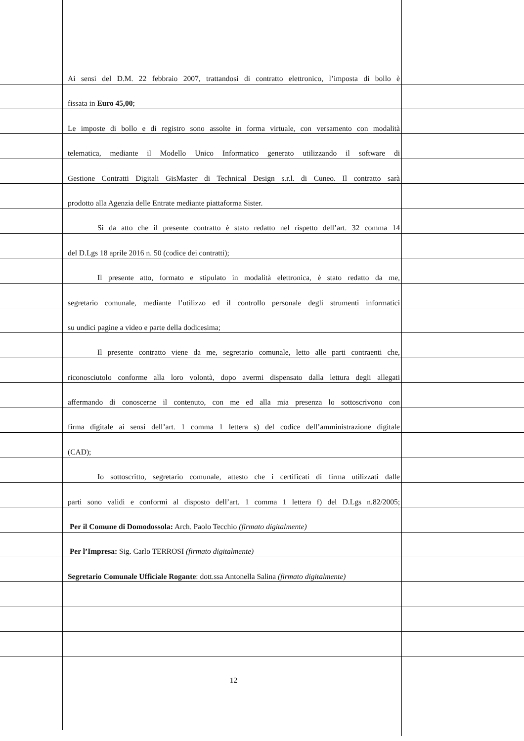Ai sensi del D.M. 22 febbraio 2007, trattandosi di contratto elettronico, l’imposta di bollo è
fissata in Euro 45,00;
Le imposte di bollo e di registro sono assolte in forma virtuale, con versamento con modalità
telematica, mediante il Modello Unico Informatico generato utilizzando il software di
Gestione Contratti Digitali GisMaster di Technical Design s.r.l. di Cuneo. Il contratto sarà
prodotto alla Agenzia delle Entrate mediante piattaforma Sister.
Si da atto che il presente contratto è stato redatto nel rispetto dell’art. 32 comma 14
del D.Lgs 18 aprile 2016 n. 50 (codice dei contratti);
Il presente atto, formato e stipulato in modalità elettronica, è stato redatto da me,
segretario comunale, mediante l’utilizzo ed il controllo personale degli strumenti informatici
su undici pagine a video e parte della dodicesima;
Il presente contratto viene da me, segretario comunale, letto alle parti contraenti che,
riconosciutolo conforme alla loro volontà, dopo avermi dispensato dalla lettura degli allegati
affermando di conoscerne il contenuto, con me ed alla mia presenza lo sottoscrivono con
firma digitale ai sensi dell’art. 1 comma 1 lettera s) del codice dell’amministrazione digitale
(CAD);
Io sottoscritto, segretario comunale, attesto che i certificati di firma utilizzati dalle
parti sono validi e conformi al disposto dell’art. 1 comma 1 lettera f) del D.Lgs n.82/2005;
Per il Comune di Domodossola: Arch. Paolo Tecchio (firmato digitalmente)
Per l’Impresa: Sig. Carlo TERROSI (firmato digitalmente)
Segretario Comunale Ufficiale Rogante: dott.ssa Antonella Salina (firmato digitalmente)
12